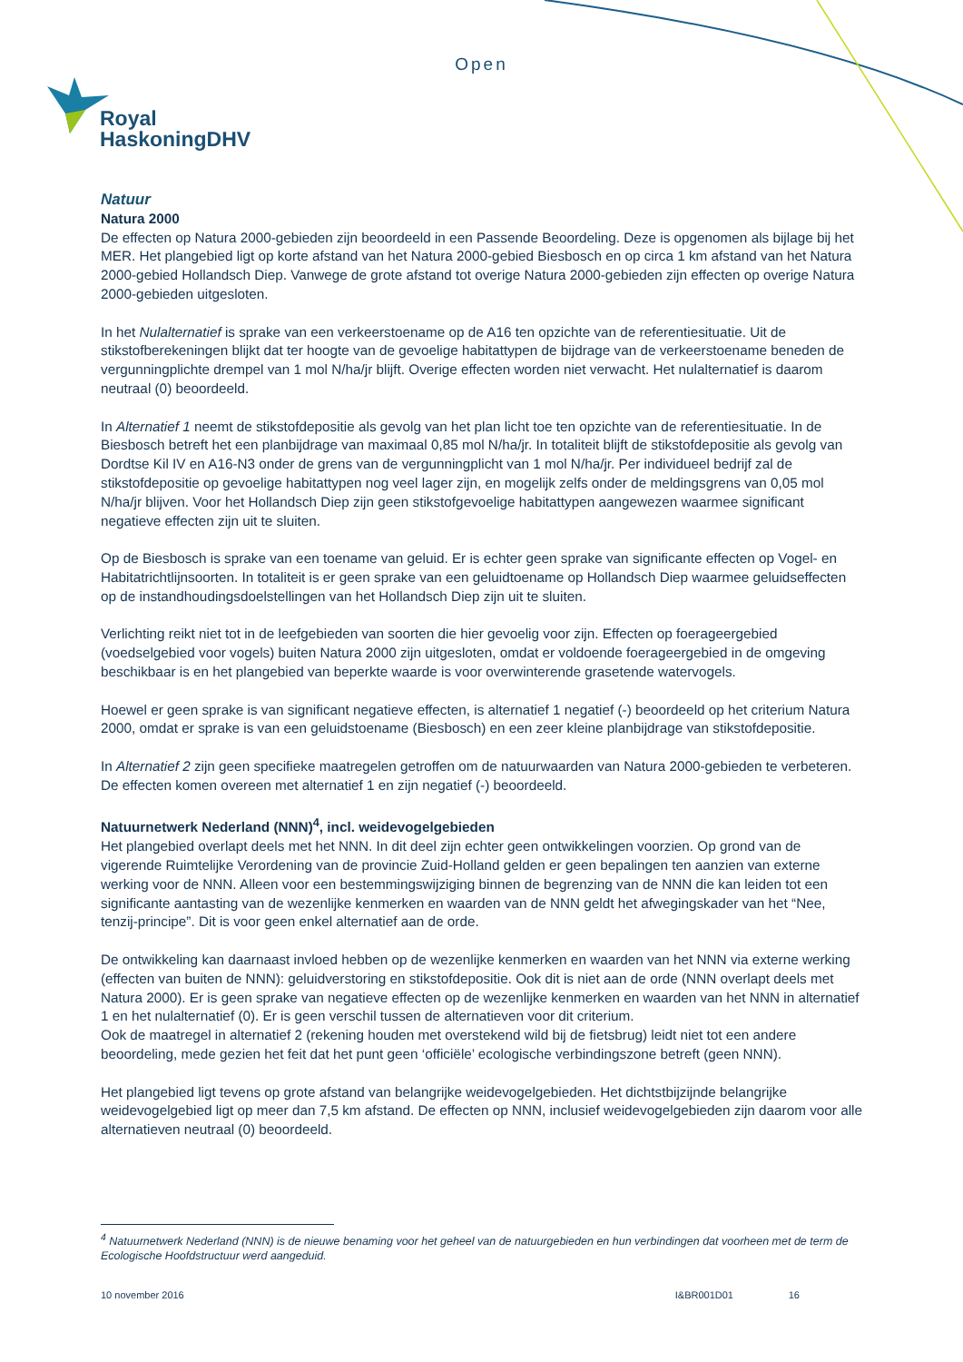Open
Royal
HaskoningDHV
Natuur
Natura 2000
De effecten op Natura 2000-gebieden zijn beoordeeld in een Passende Beoordeling. Deze is opgenomen als bijlage bij het MER. Het plangebied ligt op korte afstand van het Natura 2000-gebied Biesbosch en op circa 1 km afstand van het Natura 2000-gebied Hollandsch Diep. Vanwege de grote afstand tot overige Natura 2000-gebieden zijn effecten op overige Natura 2000-gebieden uitgesloten.
In het Nulalternatief is sprake van een verkeerstoename op de A16 ten opzichte van de referentiesituatie. Uit de stikstofberekeningen blijkt dat ter hoogte van de gevoelige habitattypen de bijdrage van de verkeerstoename beneden de vergunningplichte drempel van 1 mol N/ha/jr blijft. Overige effecten worden niet verwacht. Het nulalternatief is daarom neutraal (0) beoordeeld.
In Alternatief 1 neemt de stikstofdepositie als gevolg van het plan licht toe ten opzichte van de referentiesituatie. In de Biesbosch betreft het een planbijdrage van maximaal 0,85 mol N/ha/jr. In totaliteit blijft de stikstofdepositie als gevolg van Dordtse Kil IV en A16-N3 onder de grens van de vergunningplicht van 1 mol N/ha/jr. Per individueel bedrijf zal de stikstofdepositie op gevoelige habitattypen nog veel lager zijn, en mogelijk zelfs onder de meldingsgrens van 0,05 mol N/ha/jr blijven. Voor het Hollandsch Diep zijn geen stikstofgevoelige habitattypen aangewezen waarmee significant negatieve effecten zijn uit te sluiten.
Op de Biesbosch is sprake van een toename van geluid. Er is echter geen sprake van significante effecten op Vogel- en Habitatrichtlijnsoorten. In totaliteit is er geen sprake van een geluidtoename op Hollandsch Diep waarmee geluidseffecten op de instandhoudingsdoelstellingen van het Hollandsch Diep zijn uit te sluiten.
Verlichting reikt niet tot in de leefgebieden van soorten die hier gevoelig voor zijn. Effecten op foerageergebied (voedselgebied voor vogels) buiten Natura 2000 zijn uitgesloten, omdat er voldoende foerageergebied in de omgeving beschikbaar is en het plangebied van beperkte waarde is voor overwinterende grasetende watervogels.
Hoewel er geen sprake is van significant negatieve effecten, is alternatief 1 negatief (-) beoordeeld op het criterium Natura 2000, omdat er sprake is van een geluidstoename (Biesbosch) en een zeer kleine planbijdrage van stikstofdepositie.
In Alternatief 2 zijn geen specifieke maatregelen getroffen om de natuurwaarden van Natura 2000-gebieden te verbeteren. De effecten komen overeen met alternatief 1 en zijn negatief (-) beoordeeld.
Natuurnetwerk Nederland (NNN)<sup>4</sup>, incl. weidevogelgebieden
Het plangebied overlapt deels met het NNN. In dit deel zijn echter geen ontwikkelingen voorzien. Op grond van de vigerende Ruimtelijke Verordening van de provincie Zuid-Holland gelden er geen bepalingen ten aanzien van externe werking voor de NNN. Alleen voor een bestemmingswijziging binnen de begrenzing van de NNN die kan leiden tot een significante aantasting van de wezenlijke kenmerken en waarden van de NNN geldt het afwegingskader van het “Nee, tenzij-principe”. Dit is voor geen enkel alternatief aan de orde.
De ontwikkeling kan daarnaast invloed hebben op de wezenlijke kenmerken en waarden van het NNN via externe werking (effecten van buiten de NNN): geluidverstoring en stikstofdepositie. Ook dit is niet aan de orde (NNN overlapt deels met Natura 2000). Er is geen sprake van negatieve effecten op de wezenlijke kenmerken en waarden van het NNN in alternatief 1 en het nulalternatief (0). Er is geen verschil tussen de alternatieven voor dit criterium.
Ook de maatregel in alternatief 2 (rekening houden met overstekend wild bij de fietsbrug) leidt niet tot een andere beoordeling, mede gezien het feit dat het punt geen ‘officiële’ ecologische verbindingszone betreft (geen NNN).
Het plangebied ligt tevens op grote afstand van belangrijke weidevogelgebieden. Het dichtstbijzijnde belangrijke weidevogelgebied ligt op meer dan 7,5 km afstand. De effecten op NNN, inclusief weidevogelgebieden zijn daarom voor alle alternatieven neutraal (0) beoordeeld.
<sup>4</sup> Natuurnetwerk Nederland (NNN) is de nieuwe benaming voor het geheel van de natuurgebieden en hun verbindingen dat voorheen met de term de Ecologische Hoofdstructuur werd aangeduid.
10 november 2016 I&BR001D01 16